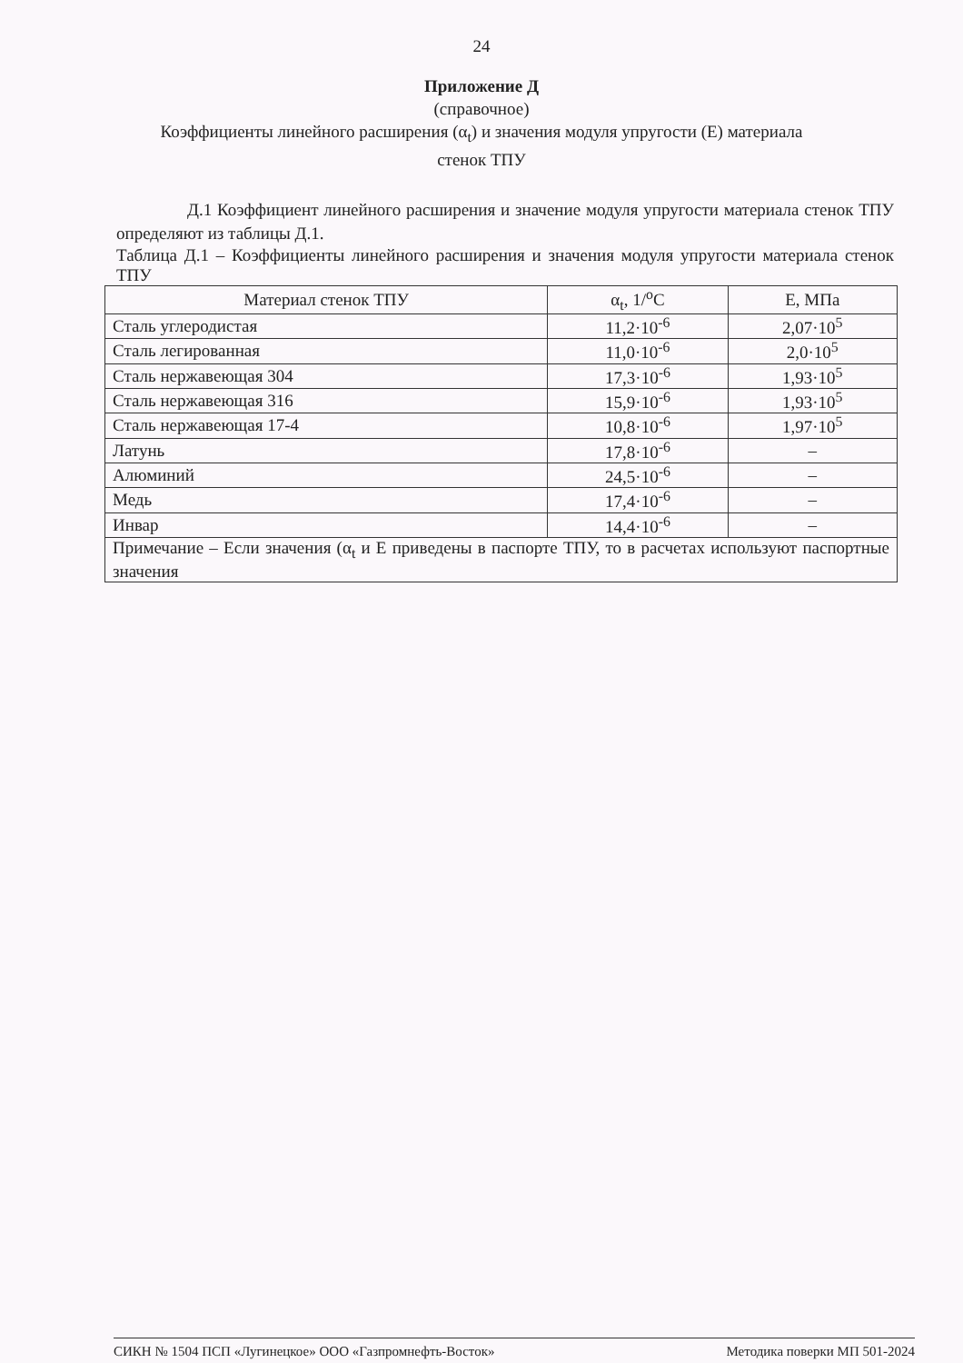24
Приложение Д
(справочное)
Коэффициенты линейного расширения (α<sub>t</sub>) и значения модуля упругости (Е) материала
стенок ТПУ
Д.1 Коэффициент линейного расширения и значение модуля упругости материала стенок ТПУ определяют из таблицы Д.1.
Таблица Д.1 – Коэффициенты линейного расширения и значения модуля упругости материала стенок ТПУ
| Материал стенок ТПУ | α<sub>t</sub>, 1/<sup>о</sup>С | Е, МПа |
| --- | --- | --- |
| Сталь углеродистая | 11,2·10<sup>-6</sup> | 2,07·10<sup>5</sup> |
| Сталь легированная | 11,0·10<sup>-6</sup> | 2,0·10<sup>5</sup> |
| Сталь нержавеющая 304 | 17,3·10<sup>-6</sup> | 1,93·10<sup>5</sup> |
| Сталь нержавеющая 316 | 15,9·10<sup>-6</sup> | 1,93·10<sup>5</sup> |
| Сталь нержавеющая 17-4 | 10,8·10<sup>-6</sup> | 1,97·10<sup>5</sup> |
| Латунь | 17,8·10<sup>-6</sup> | – |
| Алюминий | 24,5·10<sup>-6</sup> | – |
| Медь | 17,4·10<sup>-6</sup> | – |
| Инвар | 14,4·10<sup>-6</sup> | – |
| Примечание – Если значения (α<sub>t</sub> и Е приведены в паспорте ТПУ, то в расчетах используют паспортные значения | | |
СИКН № 1504 ПСП «Лугинецкое» ООО «Газпромнефть-Восток» Методика поверки МП 501-2024